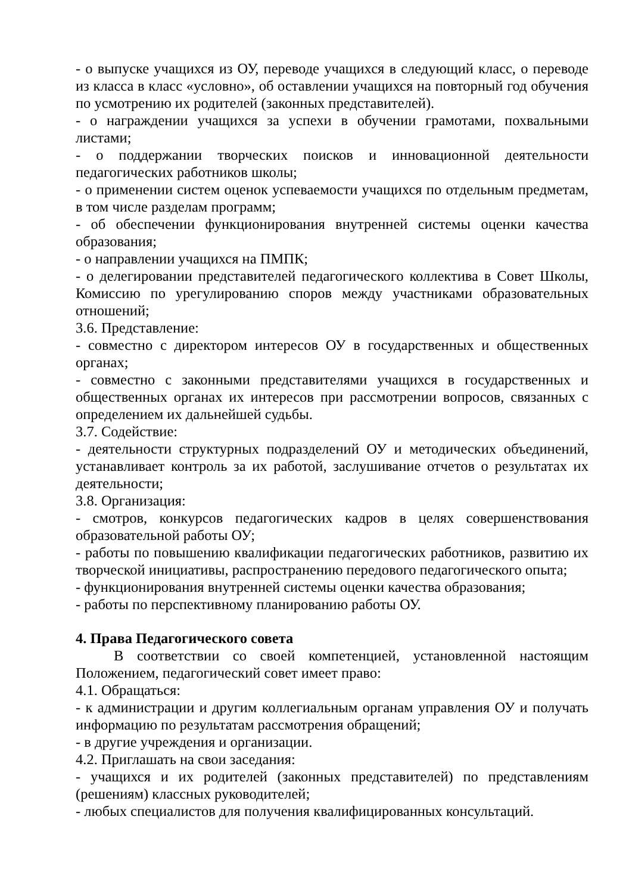- о выпуске учащихся из ОУ, переводе учащихся в следующий класс, о переводе из класса в класс «условно», об оставлении учащихся на повторный год обучения по усмотрению их родителей (законных представителей).
- о награждении учащихся за успехи в обучении грамотами, похвальными листами;
- о поддержании творческих поисков и инновационной деятельности педагогических работников школы;
- о применении систем оценок успеваемости учащихся по отдельным предметам, в том числе разделам программ;
- об обеспечении функционирования внутренней системы оценки качества образования;
- о направлении учащихся на ПМПК;
- о делегировании представителей педагогического коллектива в Совет Школы, Комиссию по урегулированию споров между участниками образовательных отношений;
3.6. Представление:
- совместно с директором интересов ОУ в государственных и общественных органах;
- совместно с законными представителями учащихся в государственных и общественных органах их интересов при рассмотрении вопросов, связанных с определением их дальнейшей судьбы.
3.7. Содействие:
- деятельности структурных подразделений ОУ и методических объединений, устанавливает контроль за их работой, заслушивание отчетов о результатах их деятельности;
3.8. Организация:
- смотров, конкурсов педагогических кадров в целях совершенствования образовательной работы ОУ;
- работы по повышению квалификации педагогических работников, развитию их творческой инициативы, распространению передового педагогического опыта;
- функционирования внутренней системы оценки качества образования;
- работы по перспективному планированию работы ОУ.
4. Права Педагогического совета
В соответствии со своей компетенцией, установленной настоящим Положением, педагогический совет имеет право:
4.1. Обращаться:
- к администрации и другим коллегиальным органам управления ОУ и получать информацию по результатам рассмотрения обращений;
- в другие учреждения и организации.
4.2. Приглашать на свои заседания:
- учащихся и их родителей (законных представителей) по представлениям (решениям) классных руководителей;
- любых специалистов для получения квалифицированных консультаций.